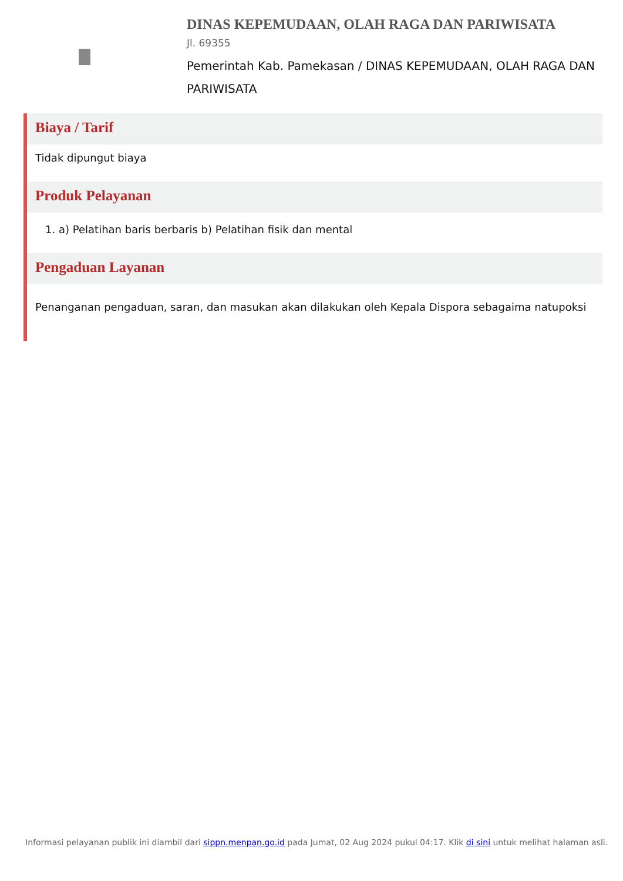DINAS KEPEMUDAAN, OLAH RAGA DAN PARIWISATA
Jl. 69355
Pemerintah Kab. Pamekasan / DINAS KEPEMUDAAN, OLAH RAGA DAN PARIWISATA
Biaya / Tarif
Tidak dipungut biaya
Produk Pelayanan
1. a) Pelatihan baris berbaris b) Pelatihan fisik dan mental
Pengaduan Layanan
Penanganan pengaduan, saran, dan masukan akan dilakukan oleh Kepala Dispora sebagaima natupoksi
Informasi pelayanan publik ini diambil dari sippn.menpan.go.id pada Jumat, 02 Aug 2024 pukul 04:17. Klik di sini untuk melihat halaman asli.